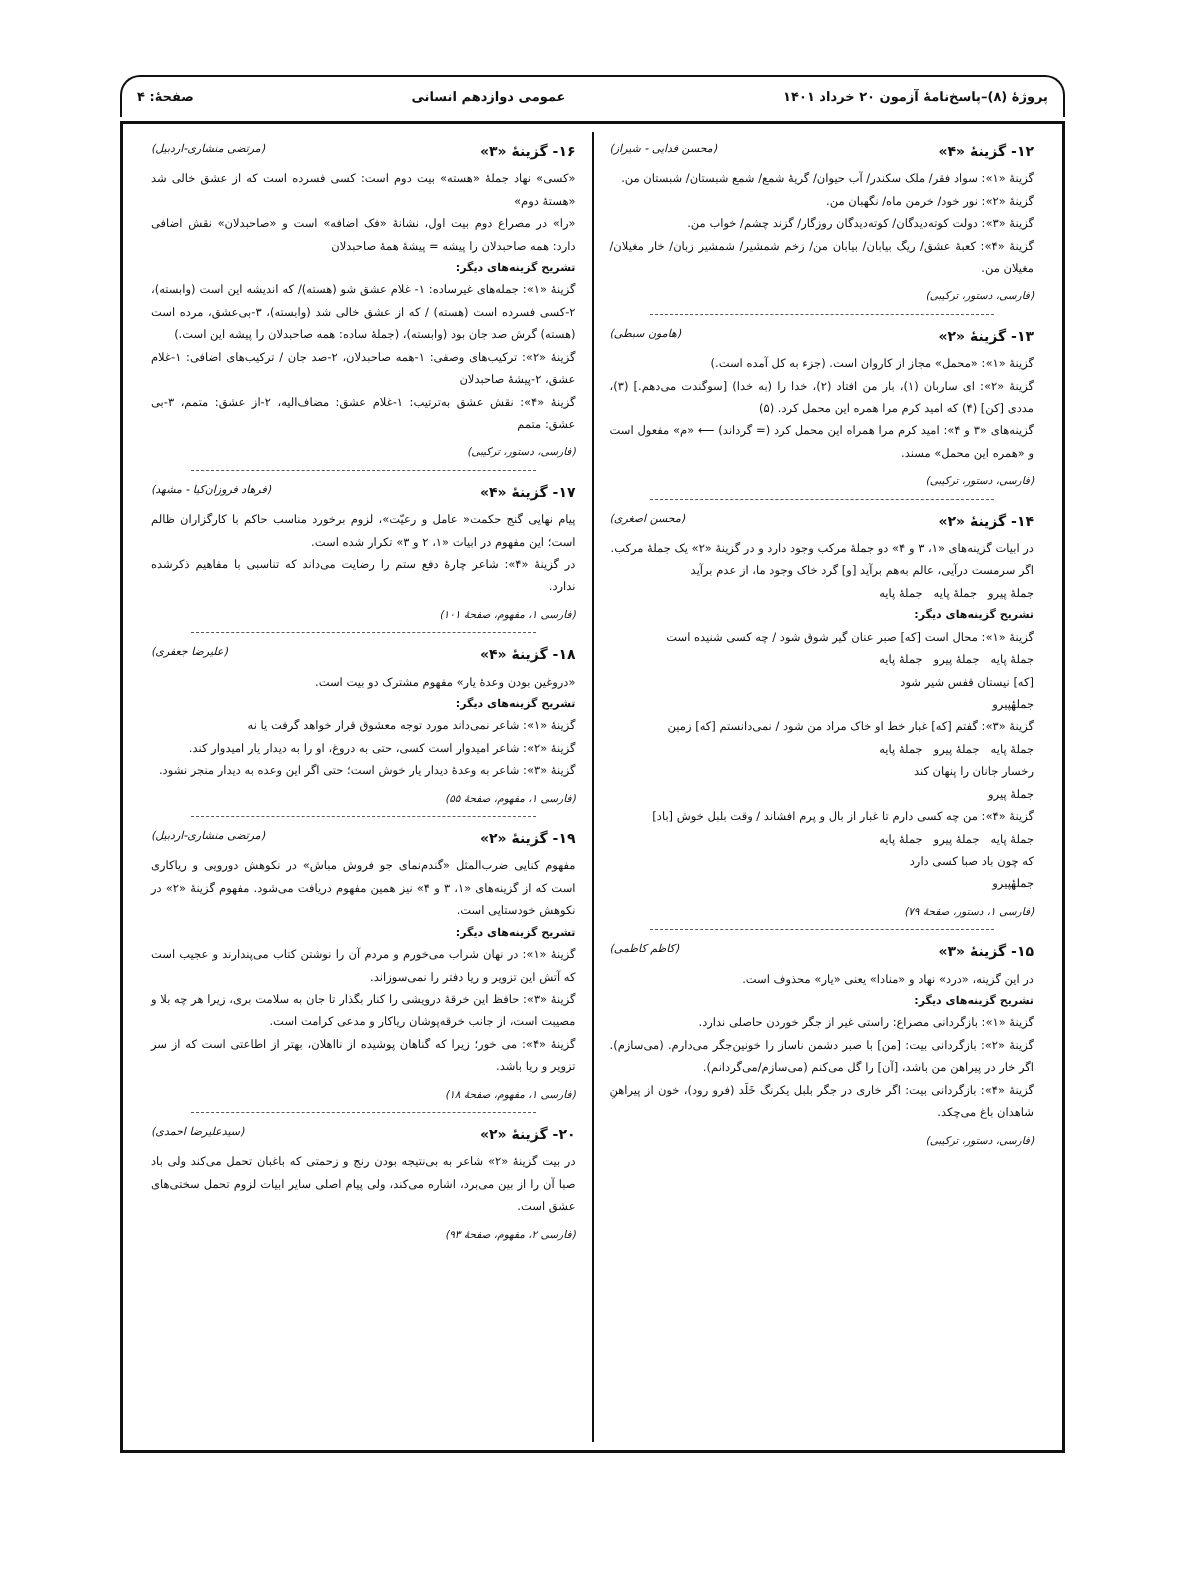پروژهٔ (۸)–پاسخ‌نامهٔ آزمون ۲۰ خرداد ۱۴۰۱ عمومی دوازدهم انسانی صفحهٔ: ۴
۱۲- گزینهٔ «۴» (محسن فدایی - شیراز)
گزینهٔ «۱»: سواد فقر/ ملک سکندر/ آب حیوان/ گریهٔ شمع/ شمع شبستان/ شبستان من.
گزینهٔ «۲»: نور خود/ خرمن ماه/ نگهبان من.
گزینهٔ «۳»: دولت کوته‌دیدگان/ کوته‌دیدگان روزگار/ گزند چشم/ خواب من.
گزینهٔ «۴»: کعبهٔ عشق/ ریگ بیابان/ بیابان من/ زخم شمشیر/ شمشیر زبان/ خار مغیلان/ مغیلان من.
(فارسی، دستور، ترکیبی)
۱۳- گزینهٔ «۲» (هامون سبطی)
گزینهٔ «۱»: «محمل» مجاز از کاروان است. (جزء به کل آمده است.)
گزینهٔ «۲»: ای ساربان (۱)، بار من افتاد (۲)، خدا را (به خدا) [سوگندت می‌دهم.] (۳)، مددی [کن] (۴) که امید کرم مرا همره این محمل کرد. (۵)
گزینه‌های «۳ و ۴»: امید کرم مرا همراه این محمل کرد (= گرداند) ⟵ «م» مفعول است و «همره این محمل» مسند.
(فارسی، دستور، ترکیبی)
۱۴- گزینهٔ «۲» (محسن اصغری)
در ابیات گزینه‌های «۱، ۳ و ۴» دو جملهٔ مرکب وجود دارد و در گزینهٔ «۲» یک جملهٔ مرکب.
اگر سرمست درآیی، عالم به‌هم برآید [و] گرد خاک وجود ما، از عدم برآید
جملهٔ پیرو جملهٔ پایه جملهٔ پایه
تشریح گزینه‌های دیگر:
گزینهٔ «۱»: محال است [که] صبر عنان گیر شوق شود / چه کسی شنیده است
جملهٔ پایه جملهٔ پیرو جملهٔ پایه
[که] نیستان قفس شیر شود
جملهٔپیرو
گزینهٔ «۳»: گفتم [که] غبار خط او خاک مراد من شود / نمی‌دانستم [که] زمین
جملهٔ پایه جملهٔ پیرو جملهٔ پایه
رخسار جانان را پنهان کند
جملهٔ پیرو
گزینهٔ «۴»: من چه کسی دارم تا غبار از بال و پرم افشاند / وقت بلبل خوش [باد]
جملهٔ پایه جملهٔ پیرو جملهٔ پایه
که چون باد صبا کسی دارد
جملهٔپیرو
(فارسی ۱، دستور، صفحهٔ ۷۹)
۱۵- گزینهٔ «۳» (کاظم کاظمی)
در این گزینه، «درد» نهاد و «منادا» یعنی «یار» محذوف است.
تشریح گزینه‌های دیگر:
گزینهٔ «۱»: بازگردانی مصراع: راستی غیر از جگر خوردن حاصلی ندارد.
گزینهٔ «۲»: بازگردانی بیت: [من] با صبر دشمن ناساز را خونین‌جگر می‌دارم. (می‌سازم). اگر خار در پیراهن من باشد، [آن] را گل می‌کنم (می‌سازم/می‌گردانم).
گزینهٔ «۴»: بازگردانی بیت: اگر خاری در جگر بلبل یکرنگ خَلَد (فرو رود)، خون از پیراهنِ شاهدان باغ می‌چکد.
(فارسی، دستور، ترکیبی)
۱۶- گزینهٔ «۳» (مرتضی منشاری-اردبیل)
«کسی» نهاد جملهٔ «هسته» بیت دوم است: کسی فسرده است که از عشق خالی شد «هستهٔ دوم»
«را» در مصراع دوم بیت اول، نشانهٔ «فک اضافه» است و «صاحبدلان» نقش اضافی دارد: همه صاحبدلان را پیشه = پیشهٔ همهٔ صاحبدلان
تشریح گزینه‌های دیگر:
گزینهٔ «۱»: جمله‌های غیرساده: ۱- غلام عشق شو (هسته)/ که اندیشه این است (وابسته)، ۲-کسی فسرده است (هسته) / که از عشق خالی شد (وابسته)، ۳-بی‌عشق، مرده است (هسته) گرش صد جان بود (وابسته)، (جملهٔ ساده: همه صاحبدلان را پیشه این است.)
گزینهٔ «۲»: ترکیب‌های وصفی: ۱-همه صاحبدلان، ۲-صد جان / ترکیب‌های اضافی: ۱-غلام عشق، ۲-پیشهٔ صاحبدلان
گزینهٔ «۴»: نقش عشق به‌ترتیب: ۱-غلام عشق: مضاف‌الیه، ۲-از عشق: متمم، ۳-بی عشق: متمم
(فارسی، دستور، ترکیبی)
۱۷- گزینهٔ «۴» (فرهاد فروزان‌کیا - مشهد)
پیام نهایی گنج حکمت« عامل و رعیّت»، لزوم برخورد مناسب حاکم با کارگزاران ظالم است؛ این مفهوم در ابیات «۱، ۲ و ۳» تکرار شده است.
در گزینهٔ «۴»: شاعر چارهٔ دفع ستم را رضایت می‌داند که تناسبی با مفاهیم ذکرشده ندارد.
(فارسی ۱، مفهوم، صفحهٔ ۱۰۱)
۱۸- گزینهٔ «۴» (علیرضا جعفری)
«دروغین بودن وعدهٔ یار» مفهوم مشترک دو بیت است.
تشریح گزینه‌های دیگر:
گزینهٔ «۱»: شاعر نمی‌داند مورد توجه معشوق قرار خواهد گرفت یا نه
گزینهٔ «۲»: شاعر امیدوار است کسی، حتی به دروغ، او را به دیدار یار امیدوار کند.
گزینهٔ «۳»: شاعر به وعدهٔ دیدار یار خوش است؛ حتی اگر این وعده به دیدار منجر نشود.
(فارسی ۱، مفهوم، صفحهٔ ۵۵)
۱۹- گزینهٔ «۲» (مرتضی منشاری-اردبیل)
مفهوم کنایی ضرب‌المثل «گندم‌نمای جو فروش مباش» در نکوهش دورویی و ریاکاری است که از گزینه‌های «۱، ۳ و ۴» نیز همین مفهوم دریافت می‌شود. مفهوم گزینهٔ «۲» در نکوهش خودستایی است.
تشریح گزینه‌های دیگر:
گزینهٔ «۱»: در نهان شراب می‌خورم و مردم آن را نوشتن کتاب می‌پندارند و عجیب است که آتش این تزویر و ریا دفتر را نمی‌سوزاند.
گزینهٔ «۳»: حافظ این خرقهٔ درویشی را کنار بگذار تا جان به سلامت بری، زیرا هر چه بلا و مصیبت است، از جانب خرقه‌پوشان ریاکار و مدعی کرامت است.
گزینهٔ «۴»: می خور؛ زیرا که گناهان پوشیده از نااهلان، بهتر از اطاعتی است که از سر تزویر و ریا باشد.
(فارسی ۱، مفهوم، صفحهٔ ۱۸)
۲۰- گزینهٔ «۲» (سیدعلیرضا احمدی)
در بیت گزینهٔ «۲» شاعر به بی‌نتیجه بودن رنج و زحمتی که باغبان تحمل می‌کند ولی باد صبا آن را از بین می‌برد، اشاره می‌کند، ولی پیام اصلی سایر ابیات لزوم تحمل سختی‌های عشق است.
(فارسی ۲، مفهوم، صفحهٔ ۹۳)